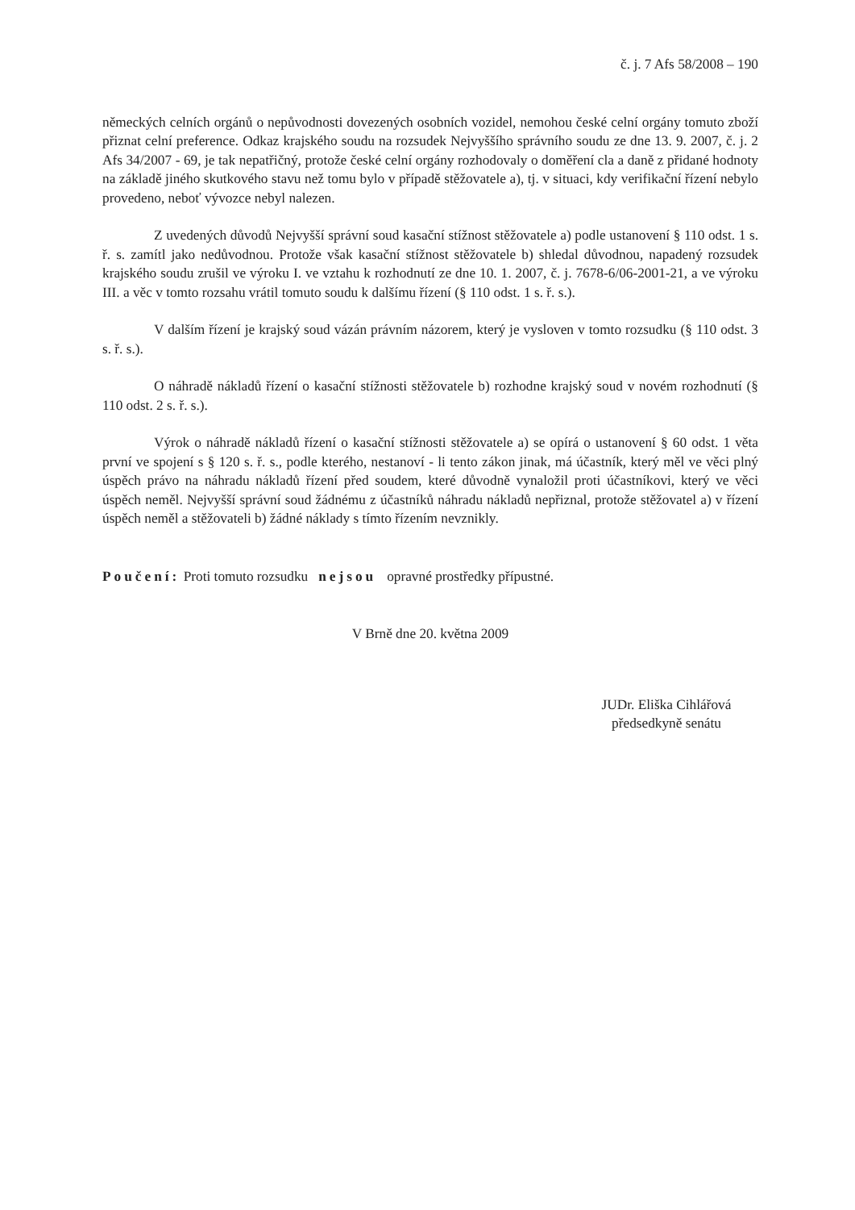č. j. 7 Afs 58/2008 – 190
německých celních orgánů o nepůvodnosti dovezených osobních vozidel, nemohou české celní orgány tomuto zboží přiznat celní preference. Odkaz krajského soudu na rozsudek Nejvyššího správního soudu ze dne 13. 9. 2007, č. j. 2 Afs 34/2007 - 69, je tak nepatřičný, protože české celní orgány rozhodovaly o doměření cla a daně z přidané hodnoty na základě jiného skutkového stavu než tomu bylo v případě stěžovatele a), tj. v situaci, kdy verifikační řízení nebylo provedeno, neboť vývozce nebyl nalezen.
Z uvedených důvodů Nejvyšší správní soud kasační stížnost stěžovatele a) podle ustanovení § 110 odst. 1 s. ř. s. zamítl jako nedůvodnou. Protože však kasační stížnost stěžovatele b) shledal důvodnou, napadený rozsudek krajského soudu zrušil ve výroku I. ve vztahu k rozhodnutí ze dne 10. 1. 2007, č. j. 7678-6/06-2001-21, a ve výroku III. a věc v tomto rozsahu vrátil tomuto soudu k dalšímu řízení (§ 110 odst. 1 s. ř. s.).
V dalším řízení je krajský soud vázán právním názorem, který je vysloven v tomto rozsudku (§ 110 odst. 3 s. ř. s.).
O náhradě nákladů řízení o kasační stížnosti stěžovatele b) rozhodne krajský soud v novém rozhodnutí (§ 110 odst. 2 s. ř. s.).
Výrok o náhradě nákladů řízení o kasační stížnosti stěžovatele a) se opírá o ustanovení § 60 odst. 1 věta první ve spojení s § 120 s. ř. s., podle kterého, nestanoví - li tento zákon jinak, má účastník, který měl ve věci plný úspěch právo na náhradu nákladů řízení před soudem, které důvodně vynaložil proti účastníkovi, který ve věci úspěch neměl. Nejvyšší správní soud žádnému z účastníků náhradu nákladů nepřiznal, protože stěžovatel a) v řízení úspěch neměl a stěžovateli b) žádné náklady s tímto řízením nevznikly.
Poučení: Proti tomuto rozsudku nejsou opravné prostředky přípustné.
V Brně dne 20. května 2009
JUDr. Eliška Cihlářová
předsedkyně senátu